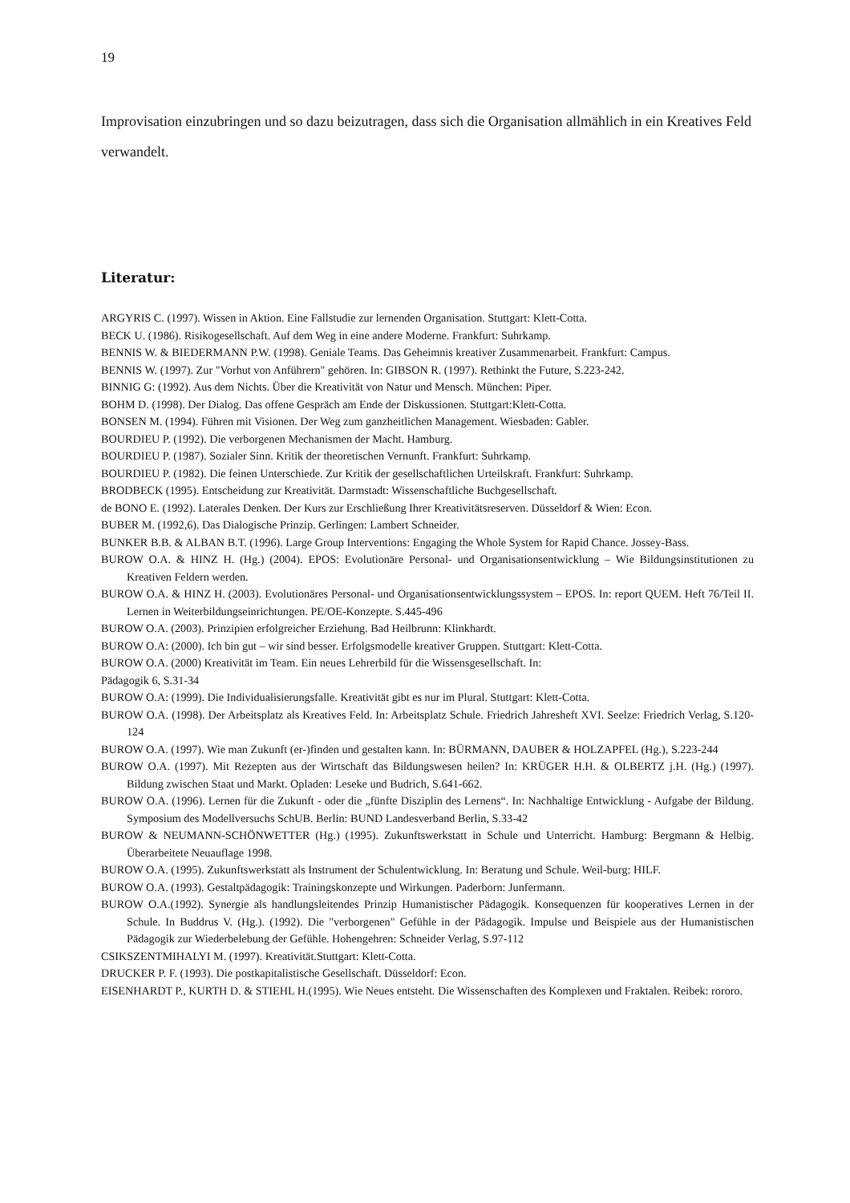19
Improvisation einzubringen und so dazu beizutragen, dass sich die Organisation allmählich in ein Kreatives Feld verwandelt.
Literatur:
ARGYRIS C. (1997). Wissen in Aktion. Eine Fallstudie zur lernenden Organisation. Stuttgart: Klett-Cotta.
BECK U. (1986). Risikogesellschaft. Auf dem Weg in eine andere Moderne. Frankfurt: Suhrkamp.
BENNIS W. & BIEDERMANN P.W. (1998). Geniale Teams. Das Geheimnis kreativer Zusammenarbeit. Frankfurt: Campus.
BENNIS W. (1997). Zur "Vorhut von Anführern" gehören. In: GIBSON R. (1997). Rethinkt the Future, S.223-242.
BINNIG G: (1992). Aus dem Nichts. Über die Kreativität von Natur und Mensch. München: Piper.
BOHM D. (1998). Der Dialog. Das offene Gespräch am Ende der Diskussionen. Stuttgart:Klett-Cotta.
BONSEN M. (1994). Führen mit Visionen. Der Weg zum ganzheitlichen Management. Wiesbaden: Gabler.
BOURDIEU P. (1992). Die verborgenen Mechanismen der Macht. Hamburg.
BOURDIEU P. (1987). Sozialer Sinn. Kritik der theoretischen Vernunft. Frankfurt: Suhrkamp.
BOURDIEU P. (1982). Die feinen Unterschiede. Zur Kritik der gesellschaftlichen Urteilskraft. Frankfurt: Suhrkamp.
BRODBECK (1995). Entscheidung zur Kreativität. Darmstadt: Wissenschaftliche Buchgesellschaft.
de BONO E. (1992). Laterales Denken. Der Kurs zur Erschließung Ihrer Kreativitätsreserven. Düsseldorf & Wien: Econ.
BUBER M. (1992,6). Das Dialogische Prinzip. Gerlingen: Lambert Schneider.
BUNKER B.B. & ALBAN B.T. (1996). Large Group Interventions: Engaging the Whole System for Rapid Chance. Jossey-Bass.
BUROW O.A. & HINZ H. (Hg.) (2004). EPOS: Evolutionäre Personal- und Organisationsentwicklung – Wie Bildungsinstitutionen zu Kreativen Feldern werden.
BUROW O.A. & HINZ H. (2003). Evolutionäres Personal- und Organisationsentwicklungssystem – EPOS. In: report QUEM. Heft 76/Teil II. Lernen in Weiterbildungseinrichtungen. PE/OE-Konzepte. S.445-496
BUROW O.A. (2003). Prinzipien erfolgreicher Erziehung. Bad Heilbrunn: Klinkhardt.
BUROW O.A: (2000). Ich bin gut – wir sind besser. Erfolgsmodelle kreativer Gruppen. Stuttgart: Klett-Cotta.
BUROW O.A. (2000) Kreativität im Team. Ein neues Lehrerbild für die Wissensgesellschaft. In:
Pädagogik 6, S.31-34
BUROW O.A: (1999). Die Individualisierungsfalle. Kreativität gibt es nur im Plural. Stuttgart: Klett-Cotta.
BUROW O.A. (1998). Der Arbeitsplatz als Kreatives Feld. In: Arbeitsplatz Schule. Friedrich Jahresheft XVI. Seelze: Friedrich Verlag, S.120-124
BUROW O.A. (1997). Wie man Zukunft (er-)finden und gestalten kann. In: BÜRMANN, DAUBER & HOLZAPFEL (Hg.), S.223-244
BUROW O.A. (1997). Mit Rezepten aus der Wirtschaft das Bildungswesen heilen? In: KRÜGER H.H. & OLBERTZ j.H. (Hg.) (1997). Bildung zwischen Staat und Markt. Opladen: Leseke und Budrich, S.641-662.
BUROW O.A. (1996). Lernen für die Zukunft - oder die „fünfte Disziplin des Lernens“. In: Nachhaltige Entwicklung - Aufgabe der Bildung. Symposium des Modellversuchs SchUB. Berlin: BUND Landesverband Berlin, S.33-42
BUROW & NEUMANN-SCHÖNWETTER (Hg.) (1995). Zukunftswerkstatt in Schule und Unterricht. Hamburg: Bergmann & Helbig. Überarbeitete Neuauflage 1998.
BUROW O.A. (1995). Zukunftswerkstatt als Instrument der Schulentwicklung. In: Beratung und Schule. Weil-burg: HILF.
BUROW O.A. (1993). Gestaltpädagogik: Trainingskonzepte und Wirkungen. Paderborn: Junfermann.
BUROW O.A.(1992). Synergie als handlungsleitendes Prinzip Humanistischer Pädagogik. Konsequenzen für kooperatives Lernen in der Schule. In Buddrus V. (Hg.). (1992). Die "verborgenen" Gefühle in der Pädagogik. Impulse und Beispiele aus der Humanistischen Pädagogik zur Wiederbelebung der Gefühle. Hohengehren: Schneider Verlag, S.97-112
CSIKSZENTMIHALYI M. (1997). Kreativität.Stuttgart: Klett-Cotta.
DRUCKER P. F. (1993). Die postkapitalistische Gesellschaft. Düsseldorf: Econ.
EISENHARDT P., KURTH D. & STIEHL H.(1995). Wie Neues entsteht. Die Wissenschaften des Komplexen und Fraktalen. Reibek: rororo.